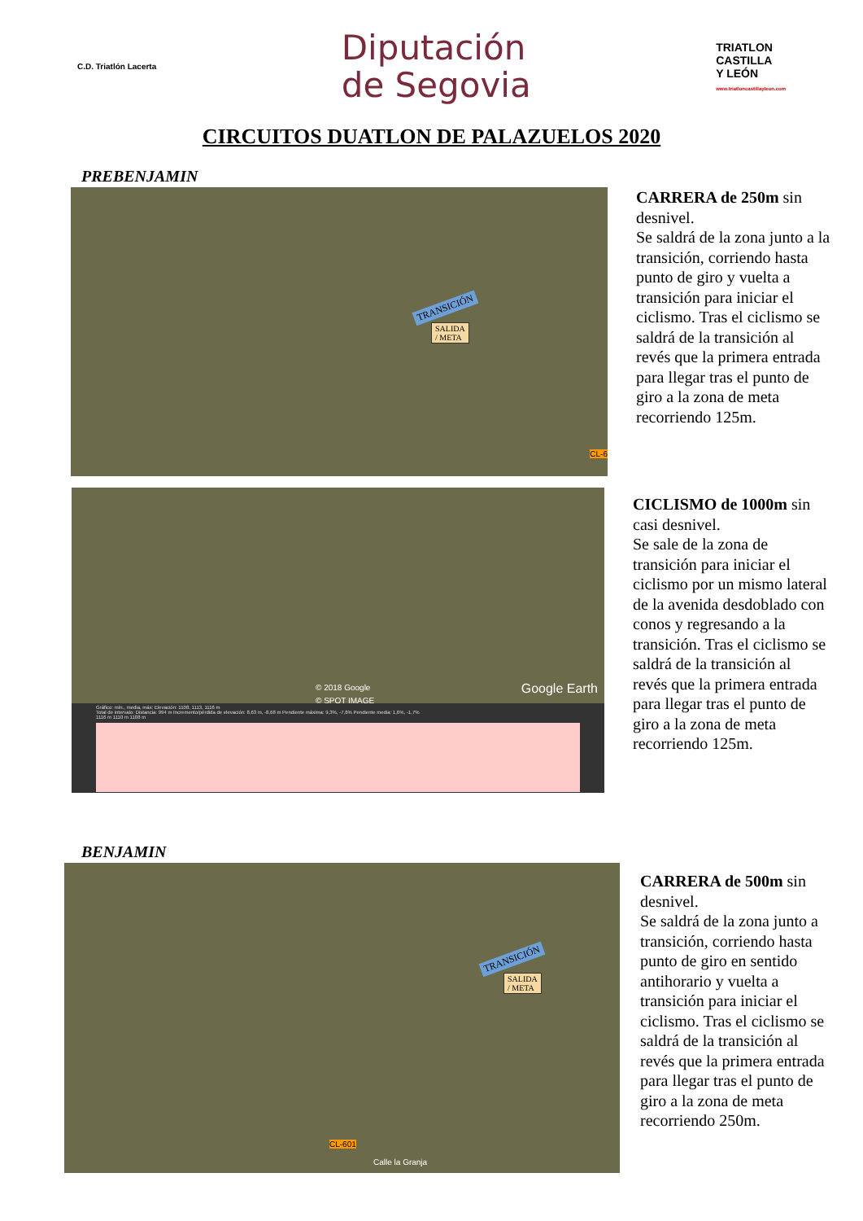C.D. Triatlón Lacerta
Diputación
de Segovia
TRIATLON
CASTILLA
Y LEÓN
www.triatloncastillayleon.com
CIRCUITOS DUATLON DE PALAZUELOS 2020
PREBENJAMIN
TRANSICIÓN
SALIDA
/ META
CL-6
CARRERA de 250m sin desnivel.
Se saldrá de la zona junto a la transición, corriendo hasta punto de giro y vuelta a transición para iniciar el ciclismo. Tras el ciclismo se saldrá de la transición al revés que la primera entrada para llegar tras el punto de giro a la zona de meta recorriendo 125m.
© 2018 Google Google Earth
© SPOT IMAGE
Gráfico: mín., media, máx: Elevación: 1108, 1113, 1116 m
Total de intervalo: Distancia: 994 m Incremento/pérdida de elevación: 8,63 m, -8,68 m Pendiente máxima: 9,3%, -7,6% Pendiente media: 1,6%, -1,7%
1116 m 1110 m 1108 m
CICLISMO de 1000m sin casi desnivel.
Se sale de la zona de transición para iniciar el ciclismo por un mismo lateral de la avenida desdoblado con conos y regresando a la transición. Tras el ciclismo se saldrá de la transición al revés que la primera entrada para llegar tras el punto de giro a la zona de meta recorriendo 125m.
BENJAMIN
TRANSICIÓN
SALIDA
/ META
CL-601
Calle la Granja
CARRERA de 500m sin desnivel.
Se saldrá de la zona junto a transición, corriendo hasta punto de giro en sentido antihorario y vuelta a transición para iniciar el ciclismo. Tras el ciclismo se saldrá de la transición al revés que la primera entrada para llegar tras el punto de giro a la zona de meta recorriendo 250m.